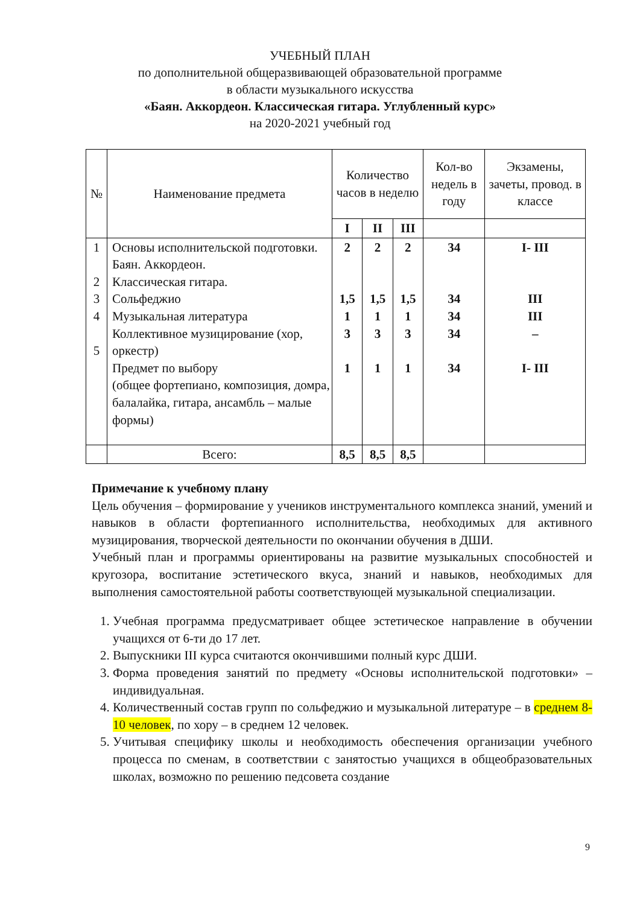УЧЕБНЫЙ ПЛАН
по дополнительной общеразвивающей образовательной программе
в области музыкального искусства
«Баян. Аккордеон. Классическая гитара. Углубленный курс»
на 2020-2021 учебный год
| № | Наименование предмета | Количество часов в неделю | | | Кол-во недель в году | Экзамены, зачеты, провод. в классе |
| --- | --- | --- | --- | --- | --- | --- |
| | | I | II | III | | |
| 1 2 3 4 5 | Основы исполнительской подготовки. Баян. Аккордеон. Классическая гитара. Сольфеджио Музыкальная литература Коллективное музицирование (хор, оркестр) Предмет по выбору (общее фортепиано, композиция, домра, балалайка, гитара, ансамбль – малые формы) | 2 1,5 1 3 1 | 2 1,5 1 3 1 | 2 1,5 1 3 1 | 34 34 34 34 34 | I- III III III – I- III |
| | Всего: | 8,5 | 8,5 | 8,5 | | |
Примечание к учебному плану
Цель обучения – формирование у учеников инструментального комплекса знаний, умений и навыков в области фортепианного исполнительства, необходимых для активного музицирования, творческой деятельности по окончании обучения в ДШИ.
Учебный план и программы ориентированы на развитие музыкальных способностей и кругозора, воспитание эстетического вкуса, знаний и навыков, необходимых для выполнения самостоятельной работы соответствующей музыкальной специализации.
1. Учебная программа предусматривает общее эстетическое направление в обучении учащихся от 6-ти до 17 лет.
2. Выпускники III курса считаются окончившими полный курс ДШИ.
3. Форма проведения занятий по предмету «Основы исполнительской подготовки» – индивидуальная.
4. Количественный состав групп по сольфеджио и музыкальной литературе – в среднем 8-10 человек, по хору – в среднем 12 человек.
5. Учитывая специфику школы и необходимость обеспечения организации учебного процесса по сменам, в соответствии с занятостью учащихся в общеобразовательных школах, возможно по решению педсовета создание
9